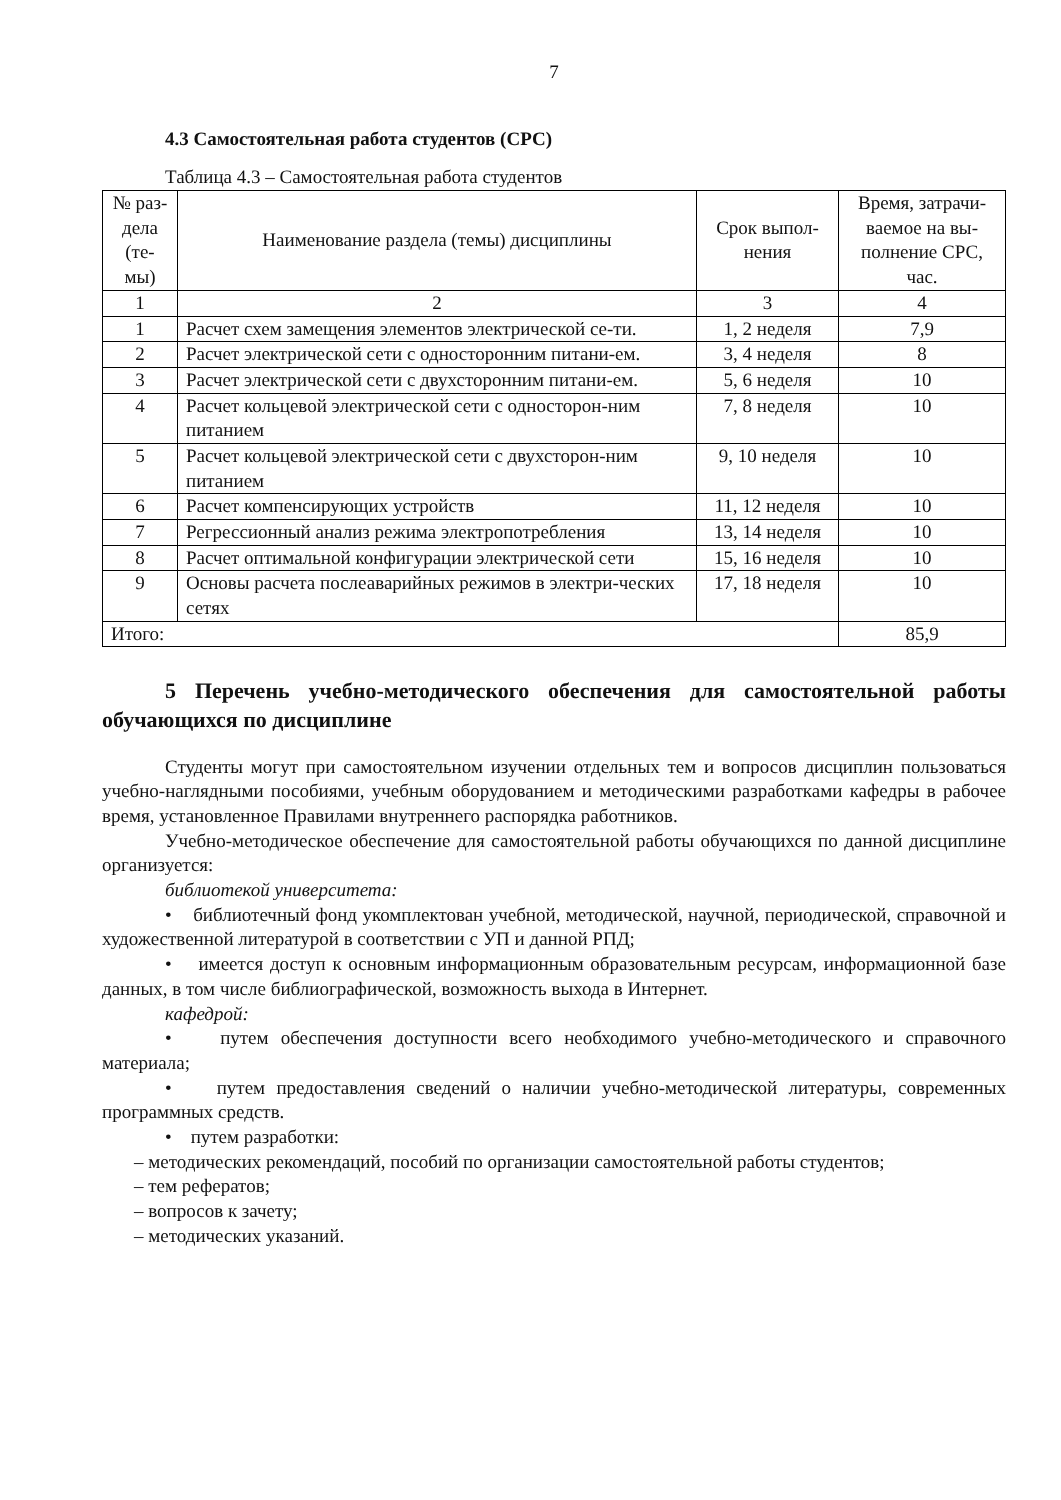7
4.3 Самостоятельная работа студентов (СРС)
Таблица 4.3 – Самостоятельная работа студентов
| № раз-дела (те-мы) | Наименование раздела (темы) дисциплины | Срок выпол-нения | Время, затрачи-ваемое на вы-полнение СРС, час. |
| --- | --- | --- | --- |
| 1 | 2 | 3 | 4 |
| 1 | Расчет схем замещения элементов электрической се-ти. | 1, 2 неделя | 7,9 |
| 2 | Расчет электрической сети с односторонним питани-ем. | 3, 4 неделя | 8 |
| 3 | Расчет электрической сети с двухсторонним питани-ем. | 5, 6 неделя | 10 |
| 4 | Расчет кольцевой электрической сети с односторон-ним питанием | 7, 8 неделя | 10 |
| 5 | Расчет кольцевой электрической сети с двухсторон-ним питанием | 9, 10 неделя | 10 |
| 6 | Расчет компенсирующих устройств | 11, 12 неделя | 10 |
| 7 | Регрессионный анализ режима электропотребления | 13, 14 неделя | 10 |
| 8 | Расчет оптимальной конфигурации электрической сети | 15, 16 неделя | 10 |
| 9 | Основы расчета послеаварийных режимов в электри-ческих сетях | 17, 18 неделя | 10 |
| Итого: | | | 85,9 |
5 Перечень учебно-методического обеспечения для самостоятельной работы обучающихся по дисциплине
Студенты могут при самостоятельном изучении отдельных тем и вопросов дисциплин пользоваться учебно-наглядными пособиями, учебным оборудованием и методическими разработками кафедры в рабочее время, установленное Правилами внутреннего распорядка работников.
Учебно-методическое обеспечение для самостоятельной работы обучающихся по данной дисциплине организуется:
библиотекой университета:
• библиотечный фонд укомплектован учебной, методической, научной, периодической, справочной и художественной литературой в соответствии с УП и данной РПД;
• имеется доступ к основным информационным образовательным ресурсам, информационной базе данных, в том числе библиографической, возможность выхода в Интернет.
кафедрой:
• путем обеспечения доступности всего необходимого учебно-методического и справочного материала;
• путем предоставления сведений о наличии учебно-методической литературы, современных программных средств.
• путем разработки:
– методических рекомендаций, пособий по организации самостоятельной работы студентов;
– тем рефератов;
– вопросов к зачету;
– методических указаний.